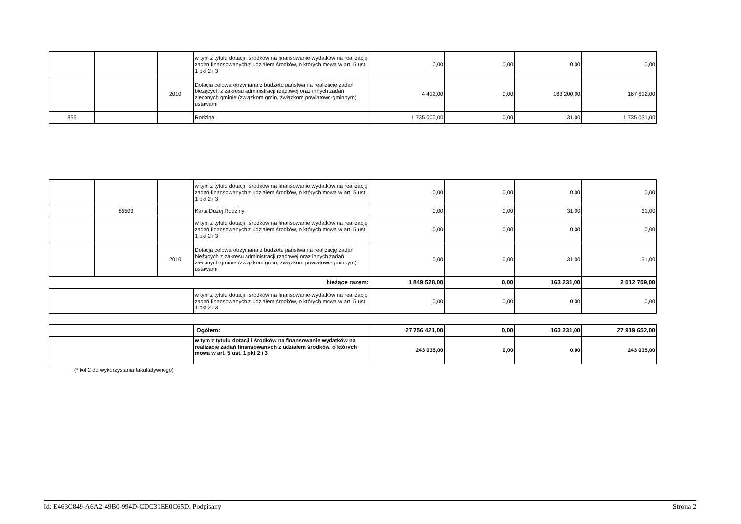| | | | w tym z tytułu dotacji i środków na finansowanie wydatków na realizację zadań finansowanych z udziałem środków, o których mowa w art. 5 ust. 1 pkt 2 i 3 | 0,00 | 0,00 | 0,00 | 0,00 |
| | | 2010 | Dotacja celowa otrzymana z budżetu państwa na realizację zadań bieżących z zakresu administracji rządowej oraz innych zadań zleconych gminie (związkom gmin, związkom powiatowo-gminnym) ustawami | 4 412,00 | 0,00 | 163 200,00 | 167 612,00 |
| 855 | | | Rodzina | 1 735 000,00 | 0,00 | 31,00 | 1 735 031,00 |
| | | | w tym z tytułu dotacji i środków na finansowanie wydatków na realizację zadań finansowanych z udziałem środków, o których mowa w art. 5 ust. 1 pkt 2 i 3 | 0,00 | 0,00 | 0,00 | 0,00 |
| | 85503 | | Karta Dużej Rodziny | 0,00 | 0,00 | 31,00 | 31,00 |
| | | | w tym z tytułu dotacji i środków na finansowanie wydatków na realizację zadań finansowanych z udziałem środków, o których mowa w art. 5 ust. 1 pkt 2 i 3 | 0,00 | 0,00 | 0,00 | 0,00 |
| | | 2010 | Dotacja celowa otrzymana z budżetu państwa na realizację zadań bieżących z zakresu administracji rządowej oraz innych zadań zleconych gminie (związkom gmin, związkom powiatowo-gminnym) ustawami | 0,00 | 0,00 | 31,00 | 31,00 |
| bieżące razem: | | | | 1 849 528,00 | 0,00 | 163 231,00 | 2 012 759,00 |
| | | | w tym z tytułu dotacji i środków na finansowanie wydatków na realizację zadań finansowanych z udziałem środków, o których mowa w art. 5 ust. 1 pkt 2 i 3 | 0,00 | 0,00 | 0,00 | 0,00 |
| | Ogółem: | 27 756 421,00 | 0,00 | 163 231,00 | 27 919 652,00 |
| | w tym z tytułu dotacji i środków na finansowanie wydatków na realizację zadań finansowanych z udziałem środków, o których mowa w art. 5 ust. 1 pkt 2 i 3 | 243 035,00 | 0,00 | 0,00 | 243 035,00 |
(* kol 2 do wykorzystania fakultatywnego)
Id: E463C849-A6A2-49B0-994D-CDC31EE0C65D. Podpisany Strona 2